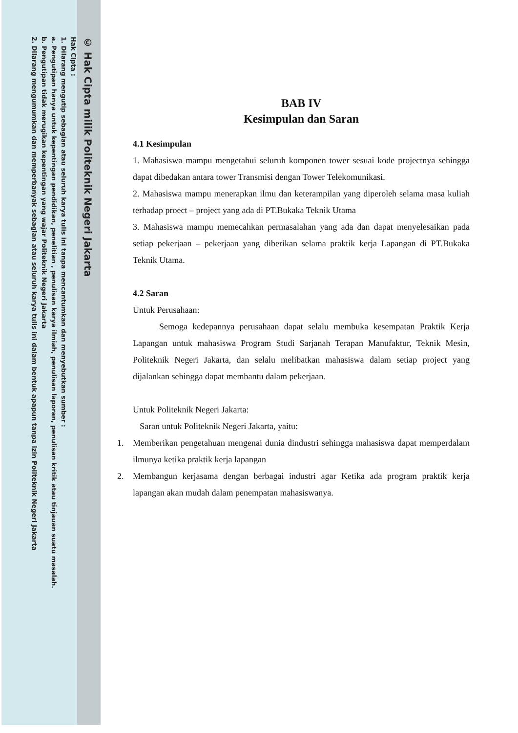© Hak Cipta milik Politeknik Negeri Jakarta
Hak Cipta :
1. Dilarang mengutip sebagian atau seluruh karya tulis ini tanpa mencantumkan dan menyebutkan sumber :
a. Pengutipan hanya untuk kepentingan pendidikan, penelitian , penulisan karya ilmiah, penulisan laporan, penulisan kritik atau tinjauan suatu masalah.
b. Pengutipan tidak merugikan kepentingan yang wajar Politeknik Negeri Jakarta
2. Dilarang mengumumkan dan memperbanyak sebagian atau seluruh karya tulis ini dalam bentuk apapun tanpa izin Politeknik Negeri Jakarta
BAB IV
Kesimpulan dan Saran
4.1 Kesimpulan
1. Mahasiswa mampu mengetahui seluruh komponen tower sesuai kode projectnya sehingga dapat dibedakan antara tower Transmisi dengan Tower Telekomunikasi.
2. Mahasiswa mampu menerapkan ilmu dan keterampilan yang diperoleh selama masa kuliah terhadap proect – project yang ada di PT.Bukaka Teknik Utama
3. Mahasiswa mampu memecahkan permasalahan yang ada dan dapat menyelesaikan pada setiap pekerjaan – pekerjaan yang diberikan selama praktik kerja Lapangan di PT.Bukaka Teknik Utama.
4.2 Saran
Untuk Perusahaan:
Semoga kedepannya perusahaan dapat selalu membuka kesempatan Praktik Kerja Lapangan untuk mahasiswa Program Studi Sarjanah Terapan Manufaktur, Teknik Mesin, Politeknik Negeri Jakarta, dan selalu melibatkan mahasiswa dalam setiap project yang dijalankan sehingga dapat membantu dalam pekerjaan.
Untuk Politeknik Negeri Jakarta:
Saran untuk Politeknik Negeri Jakarta, yaitu:
1. Memberikan pengetahuan mengenai dunia dindustri sehingga mahasiswa dapat memperdalam ilmunya ketika praktik kerja lapangan
2. Membangun kerjasama dengan berbagai industri agar Ketika ada program praktik kerja lapangan akan mudah dalam penempatan mahasiswanya.